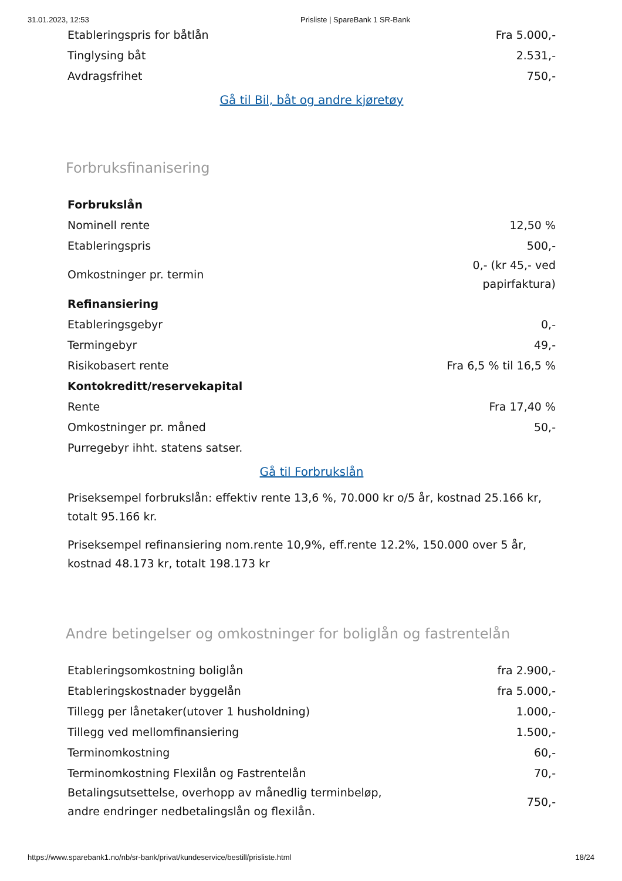31.01.2023, 12:53 Prisliste | SpareBank 1 SR-Bank
| Etableringspris for båtlån | Fra 5.000,- |
| Tinglysing båt | 2.531,- |
| Avdragsfrihet | 750,- |
Gå til Bil, båt og andre kjøretøy
Forbruksfinanisering
| Forbrukslån | |
| Nominell rente | 12,50 % |
| Etableringspris | 500,- |
| Omkostninger pr. termin | 0,- (kr 45,- ved papirfaktura) |
| Refinansiering | |
| Etableringsgebyr | 0,- |
| Termingebyr | 49,- |
| Risikobasert rente | Fra 6,5 % til 16,5 % |
| Kontokreditt/reservekapital | |
| Rente | Fra 17,40 % |
| Omkostninger pr. måned | 50,- |
| Purregebyr ihht. statens satser. | |
Gå til Forbrukslån
Priseksempel forbrukslån: effektiv rente 13,6 %, 70.000 kr o/5 år, kostnad 25.166 kr, totalt 95.166 kr.
Priseksempel refinansiering nom.rente 10,9%, eff.rente 12.2%, 150.000 over 5 år, kostnad 48.173 kr, totalt 198.173 kr
Andre betingelser og omkostninger for boliglån og fastrentelån
| Etableringsomkostning boliglån | fra 2.900,- |
| Etableringskostnader byggelån | fra 5.000,- |
| Tillegg per lånetaker(utover 1 husholdning) | 1.000,- |
| Tillegg ved mellomfinansiering | 1.500,- |
| Terminomkostning | 60,- |
| Terminomkostning Flexilån og Fastrentelån | 70,- |
| Betalingsutsettelse, overhopp av månedlig terminbeløp, andre endringer nedbetalingslån og flexilån. | 750,- |
https://www.sparebank1.no/nb/sr-bank/privat/kundeservice/bestill/prisliste.html 18/24